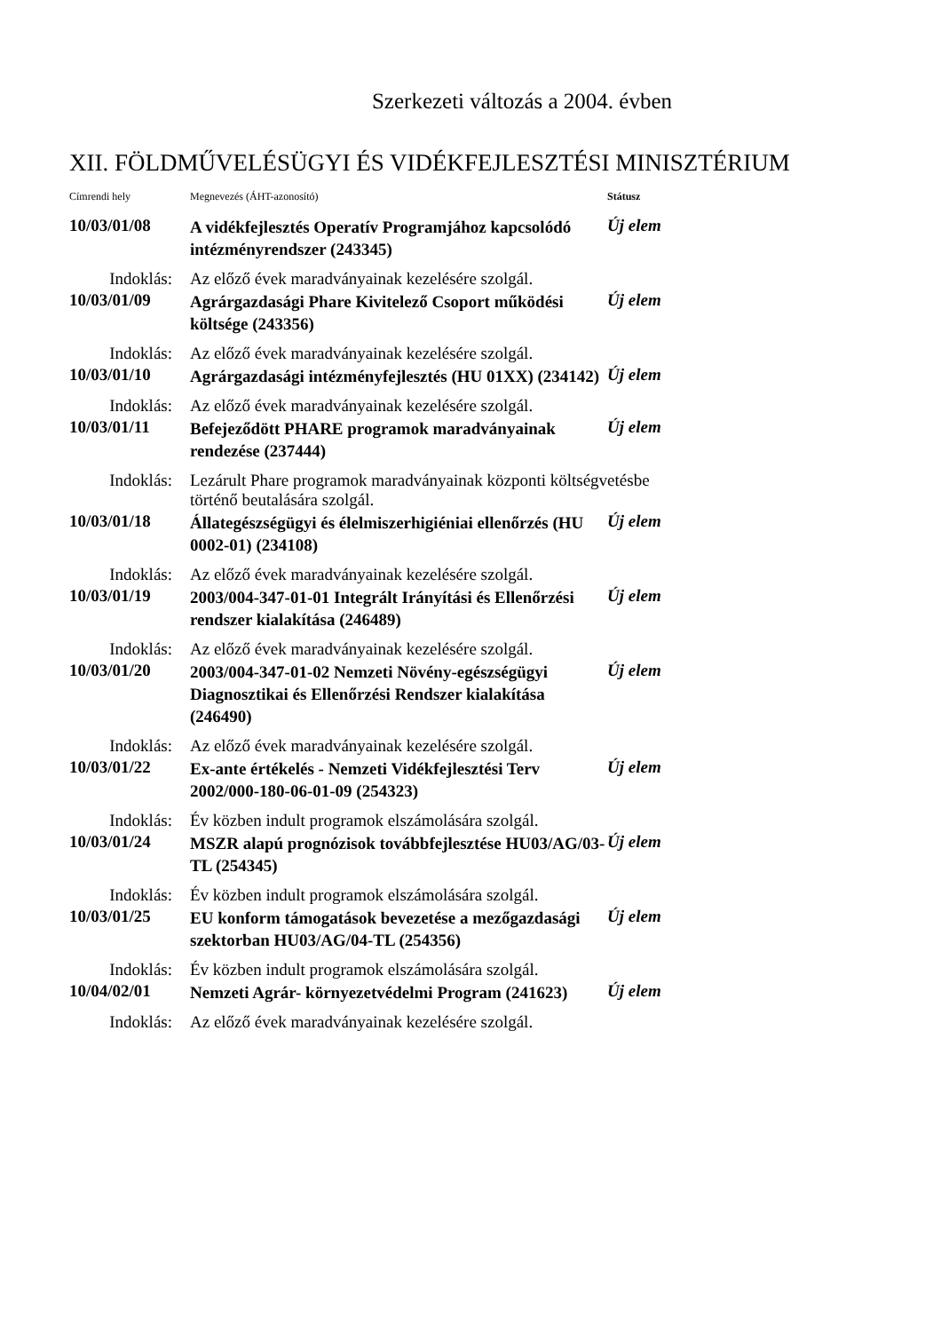Szerkezeti változás a 2004. évben
XII. FÖLDMŰVELÉSÜGYI ÉS VIDÉKFEJLESZTÉSI MINISZTÉRIUM
| Címrendi hely | Megnevezés (ÁHT-azonosító) | Státusz |
| --- | --- | --- |
| 10/03/01/08 | A vidékfejlesztés Operatív Programjához kapcsolódó intézményrendszer (243345) | Új elem |
| Indoklás: | Az előző évek maradványainak kezelésére szolgál. | |
| 10/03/01/09 | Agrárgazdasági Phare Kivitelező Csoport működési költsége (243356) | Új elem |
| Indoklás: | Az előző évek maradványainak kezelésére szolgál. | |
| 10/03/01/10 | Agrárgazdasági intézményfejlesztés (HU 01XX) (234142) | Új elem |
| Indoklás: | Az előző évek maradványainak kezelésére szolgál. | |
| 10/03/01/11 | Befejeződött PHARE programok maradványainak rendezése (237444) | Új elem |
| Indoklás: | Lezárult Phare programok maradványainak központi költségvetésbe történő beutalására szolgál. | |
| 10/03/01/18 | Állategészségügyi és élelmiszerhigiéniai ellenőrzés (HU 0002-01) (234108) | Új elem |
| Indoklás: | Az előző évek maradványainak kezelésére szolgál. | |
| 10/03/01/19 | 2003/004-347-01-01 Integrált Irányítási és Ellenőrzési rendszer kialakítása (246489) | Új elem |
| Indoklás: | Az előző évek maradványainak kezelésére szolgál. | |
| 10/03/01/20 | 2003/004-347-01-02 Nemzeti Növény-egészségügyi Diagnosztikai és Ellenőrzési Rendszer kialakítása (246490) | Új elem |
| Indoklás: | Az előző évek maradványainak kezelésére szolgál. | |
| 10/03/01/22 | Ex-ante értékelés - Nemzeti Vidékfejlesztési Terv 2002/000-180-06-01-09 (254323) | Új elem |
| Indoklás: | Év közben indult programok elszámolására szolgál. | |
| 10/03/01/24 | MSZR alapú prognózisok továbbfejlesztése HU03/AG/03-TL (254345) | Új elem |
| Indoklás: | Év közben indult programok elszámolására szolgál. | |
| 10/03/01/25 | EU konform támogatások bevezetése a mezőgazdasági szektorban HU03/AG/04-TL (254356) | Új elem |
| Indoklás: | Év közben indult programok elszámolására szolgál. | |
| 10/04/02/01 | Nemzeti Agrár- környezetvédelmi Program (241623) | Új elem |
| Indoklás: | Az előző évek maradványainak kezelésére szolgál. | |